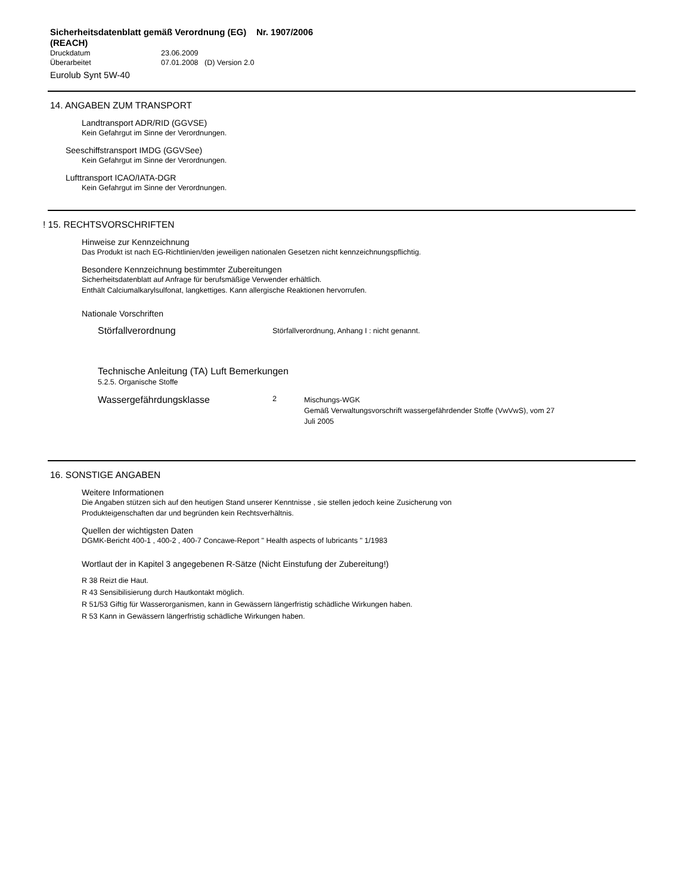Sicherheitsdatenblatt gemäß Verordnung (EG) Nr. 1907/2006 (REACH)
Druckdatum 23.06.2009
Überarbeitet 07.01.2008 (D) Version 2.0
Eurolub Synt 5W-40
14. ANGABEN ZUM TRANSPORT
Landtransport ADR/RID (GGVSE)
Kein Gefahrgut im Sinne der Verordnungen.
Seeschiffstransport IMDG (GGVSee)
Kein Gefahrgut im Sinne der Verordnungen.
Lufttransport ICAO/IATA-DGR
Kein Gefahrgut im Sinne der Verordnungen.
! 15. RECHTSVORSCHRIFTEN
Hinweise zur Kennzeichnung
Das Produkt ist nach EG-Richtlinien/den jeweiligen nationalen Gesetzen nicht kennzeichnungspflichtig.
Besondere Kennzeichnung bestimmter Zubereitungen
Sicherheitsdatenblatt auf Anfrage für berufsmäßige Verwender erhältlich.
Enthält Calciumalkarylsulfonat, langkettiges. Kann allergische Reaktionen hervorrufen.
Nationale Vorschriften
Störfallverordnung
Störfallverordnung, Anhang I : nicht genannt.
Technische Anleitung (TA) Luft Bemerkungen
5.2.5. Organische Stoffe
Wassergefährdungsklasse
2
Mischungs-WGK
Gemäß Verwaltungsvorschrift wassergefährdender Stoffe (VwVwS), vom 27
Juli 2005
16. SONSTIGE ANGABEN
Weitere Informationen
Die Angaben stützen sich auf den heutigen Stand unserer Kenntnisse , sie stellen jedoch keine Zusicherung von
Produkteigenschaften dar und begründen kein Rechtsverhältnis.
Quellen der wichtigsten Daten
DGMK-Bericht 400-1 , 400-2 , 400-7 Concawe-Report " Health aspects of lubricants " 1/1983
Wortlaut der in Kapitel 3 angegebenen R-Sätze (Nicht Einstufung der Zubereitung!)
R 38 Reizt die Haut.
R 43 Sensibilisierung durch Hautkontakt möglich.
R 51/53 Giftig für Wasserorganismen, kann in Gewässern längerfristig schädliche Wirkungen haben.
R 53 Kann in Gewässern längerfristig schädliche Wirkungen haben.